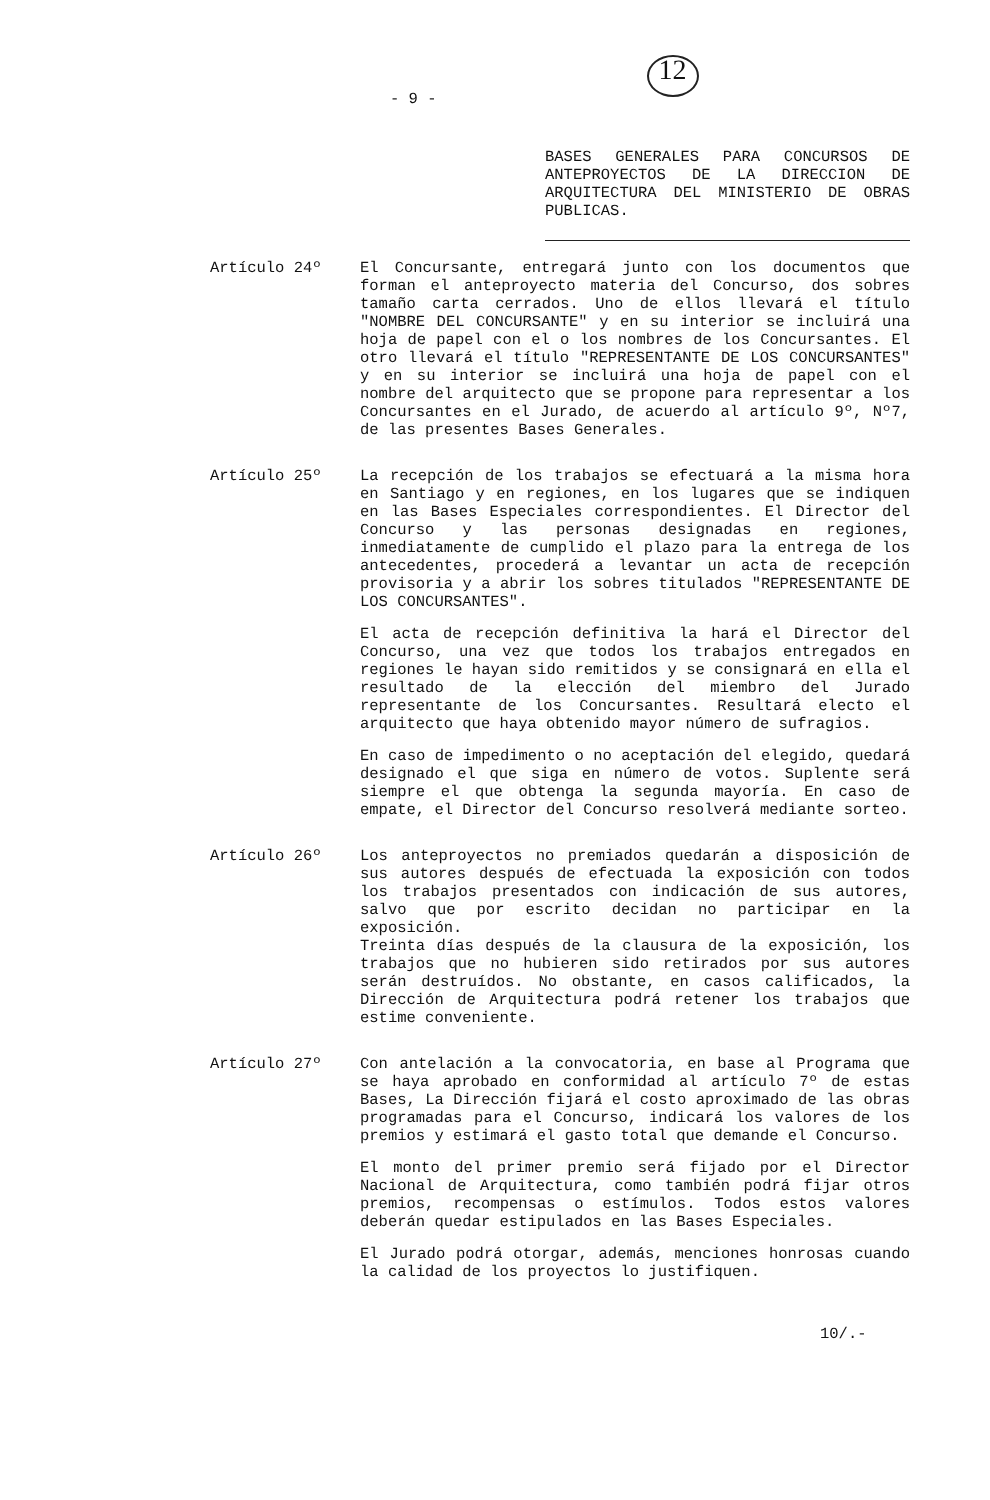- 9 -
12
BASES GENERALES PARA CONCURSOS DE ANTEPROYECTOS DE LA DIRECCION DE ARQUITECTURA DEL MINISTERIO DE OBRAS PUBLICAS.
Artículo 24º El Concursante, entregará junto con los documentos que forman el anteproyecto materia del Concurso, dos sobres tamaño carta cerrados. Uno de ellos llevará el título "NOMBRE DEL CONCURSANTE" y en su interior se incluirá una hoja de papel con el o los nombres de los Concursantes. El otro llevará el título "REPRESENTANTE DE LOS CONCURSANTES" y en su interior se incluirá una hoja de papel con el nombre del arquitecto que se propone para representar a los Concursantes en el Jurado, de acuerdo al artículo 9º, Nº7, de las presentes Bases Generales.
Artículo 25º La recepción de los trabajos se efectuará a la misma hora en Santiago y en regiones, en los lugares que se indiquen en las Bases Especiales correspondientes. El Director del Concurso y las personas designadas en regiones, inmediatamente de cumplido el plazo para la entrega de los antecedentes, procederá a levantar un acta de recepción provisoria y a abrir los sobres titulados "REPRESENTANTE DE LOS CONCURSANTES".
El acta de recepción definitiva la hará el Director del Concurso, una vez que todos los trabajos entregados en regiones le hayan sido remitidos y se consignará en ella el resultado de la elección del miembro del Jurado representante de los Concursantes. Resultará electo el arquitecto que haya obtenido mayor número de sufragios.
En caso de impedimento o no aceptación del elegido, quedará designado el que siga en número de votos. Suplente será siempre el que obtenga la segunda mayoría. En caso de empate, el Director del Concurso resolverá mediante sorteo.
Artículo 26º Los anteproyectos no premiados quedarán a disposición de sus autores después de efectuada la exposición con todos los trabajos presentados con indicación de sus autores, salvo que por escrito decidan no participar en la exposición.
Treinta días después de la clausura de la exposición, los trabajos que no hubieren sido retirados por sus autores serán destruídos. No obstante, en casos calificados, la Dirección de Arquitectura podrá retener los trabajos que estime conveniente.
Artículo 27º Con antelación a la convocatoria, en base al Programa que se haya aprobado en conformidad al artículo 7º de estas Bases, La Dirección fijará el costo aproximado de las obras programadas para el Concurso, indicará los valores de los premios y estimará el gasto total que demande el Concurso.
El monto del primer premio será fijado por el Director Nacional de Arquitectura, como también podrá fijar otros premios, recompensas o estímulos. Todos estos valores deberán quedar estipulados en las Bases Especiales.
El Jurado podrá otorgar, además, menciones honrosas cuando la calidad de los proyectos lo justifiquen.
10/.-